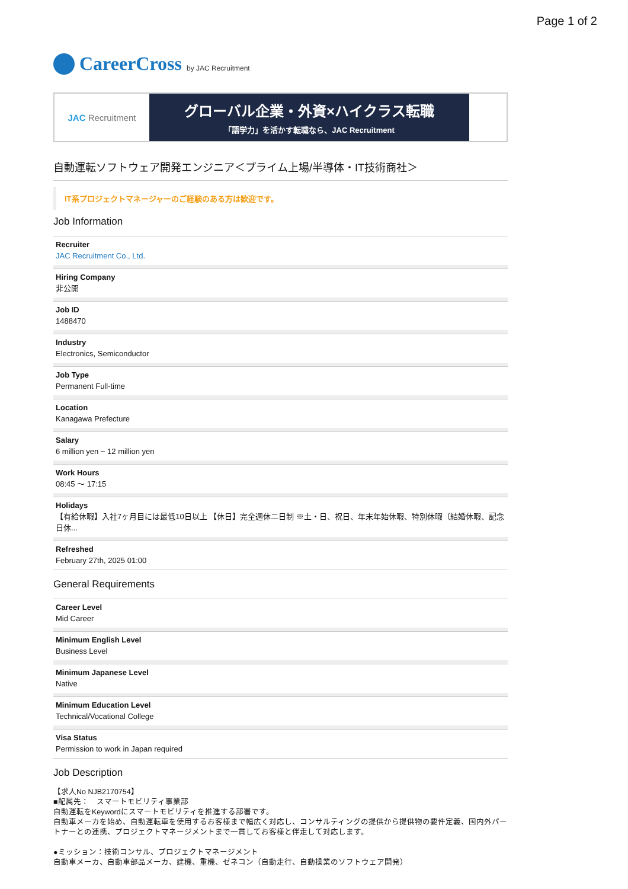Page 1 of 2
CareerCross by JAC Recruitment
JAC Recruitment
グローバル企業・外資×ハイクラス転職
「語学力」を活かす転職なら、JAC Recruitment
自動運転ソフトウェア開発エンジニア＜プライム上場/半導体・IT技術商社＞
IT系プロジェクトマネージャーのご経験のある方は歓迎です。
Job Information
Recruiter
JAC Recruitment Co., Ltd.
Hiring Company
非公開
Job ID
1488470
Industry
Electronics, Semiconductor
Job Type
Permanent Full-time
Location
Kanagawa Prefecture
Salary
6 million yen ~ 12 million yen
Work Hours
08:45 〜 17:15
Holidays
【有給休暇】入社7ヶ月目には最低10日以上 【休日】完全週休二日制 ※土・日、祝日、年末年始休暇、特別休暇（結婚休暇、記念日休...
Refreshed
February 27th, 2025 01:00
General Requirements
Career Level
Mid Career
Minimum English Level
Business Level
Minimum Japanese Level
Native
Minimum Education Level
Technical/Vocational College
Visa Status
Permission to work in Japan required
Job Description
【求人No NJB2170754】
■配属先：　スマートモビリティ事業部
自動運転をKeywordにスマートモビリティを推進する部署です。
自動車メーカを始め、自動運転車を使用するお客様まで幅広く対応し、コンサルティングの提供から提供物の要件定義、国内外パートナーとの連携、プロジェクトマネージメントまで一貫してお客様と伴走して対応します。
●ミッション：技術コンサル、プロジェクトマネージメント
自動車メーカ、自動車部品メーカ、建機、重機、ゼネコン（自動走行、自動操業のソフトウェア開発）